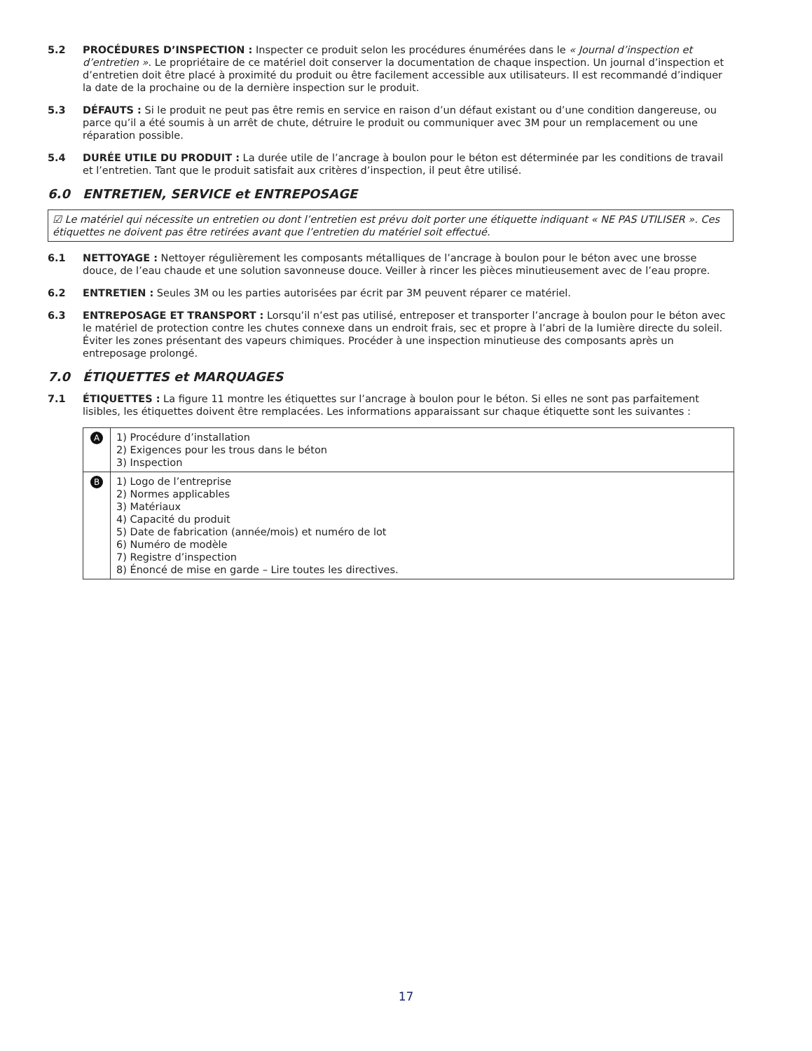5.2 PROCÉDURES D’INSPECTION : Inspecter ce produit selon les procédures énumérées dans le « Journal d’inspection et d’entretien ». Le propriétaire de ce matériel doit conserver la documentation de chaque inspection. Un journal d’inspection et d’entretien doit être placé à proximité du produit ou être facilement accessible aux utilisateurs. Il est recommandé d’indiquer la date de la prochaine ou de la dernière inspection sur le produit.
5.3 DÉFAUTS : Si le produit ne peut pas être remis en service en raison d’un défaut existant ou d’une condition dangereuse, ou parce qu’il a été soumis à un arrêt de chute, détruire le produit ou communiquer avec 3M pour un remplacement ou une réparation possible.
5.4 DURÉE UTILE DU PRODUIT : La durée utile de l’ancrage à boulon pour le béton est déterminée par les conditions de travail et l’entretien. Tant que le produit satisfait aux critères d’inspection, il peut être utilisé.
6.0 ENTRETIEN, SERVICE et ENTREPOSAGE
☑ Le matériel qui nécessite un entretien ou dont l’entretien est prévu doit porter une étiquette indiquant « NE PAS UTILISER ». Ces étiquettes ne doivent pas être retirées avant que l’entretien du matériel soit effectué.
6.1 NETTOYAGE : Nettoyer régulièrement les composants métalliques de l’ancrage à boulon pour le béton avec une brosse douce, de l’eau chaude et une solution savonneuse douce. Veiller à rincer les pièces minutieusement avec de l’eau propre.
6.2 ENTRETIEN : Seules 3M ou les parties autorisées par écrit par 3M peuvent réparer ce matériel.
6.3 ENTREPOSAGE ET TRANSPORT : Lorsqu’il n’est pas utilisé, entreposer et transporter l’ancrage à boulon pour le béton avec le matériel de protection contre les chutes connexe dans un endroit frais, sec et propre à l’abri de la lumière directe du soleil. Éviter les zones présentant des vapeurs chimiques. Procéder à une inspection minutieuse des composants après un entreposage prolongé.
7.0 ÉTIQUETTES et MARQUAGES
7.1 ÉTIQUETTES : La figure 11 montre les étiquettes sur l’ancrage à boulon pour le béton. Si elles ne sont pas parfaitement lisibles, les étiquettes doivent être remplacées. Les informations apparaissant sur chaque étiquette sont les suivantes :
| A | 1) Procédure d’installation 2) Exigences pour les trous dans le béton 3) Inspection |
| B | 1) Logo de l’entreprise 2) Normes applicables 3) Matériaux 4) Capacité du produit 5) Date de fabrication (année/mois) et numéro de lot 6) Numéro de modèle 7) Registre d’inspection 8) Énoncé de mise en garde – Lire toutes les directives. |
17